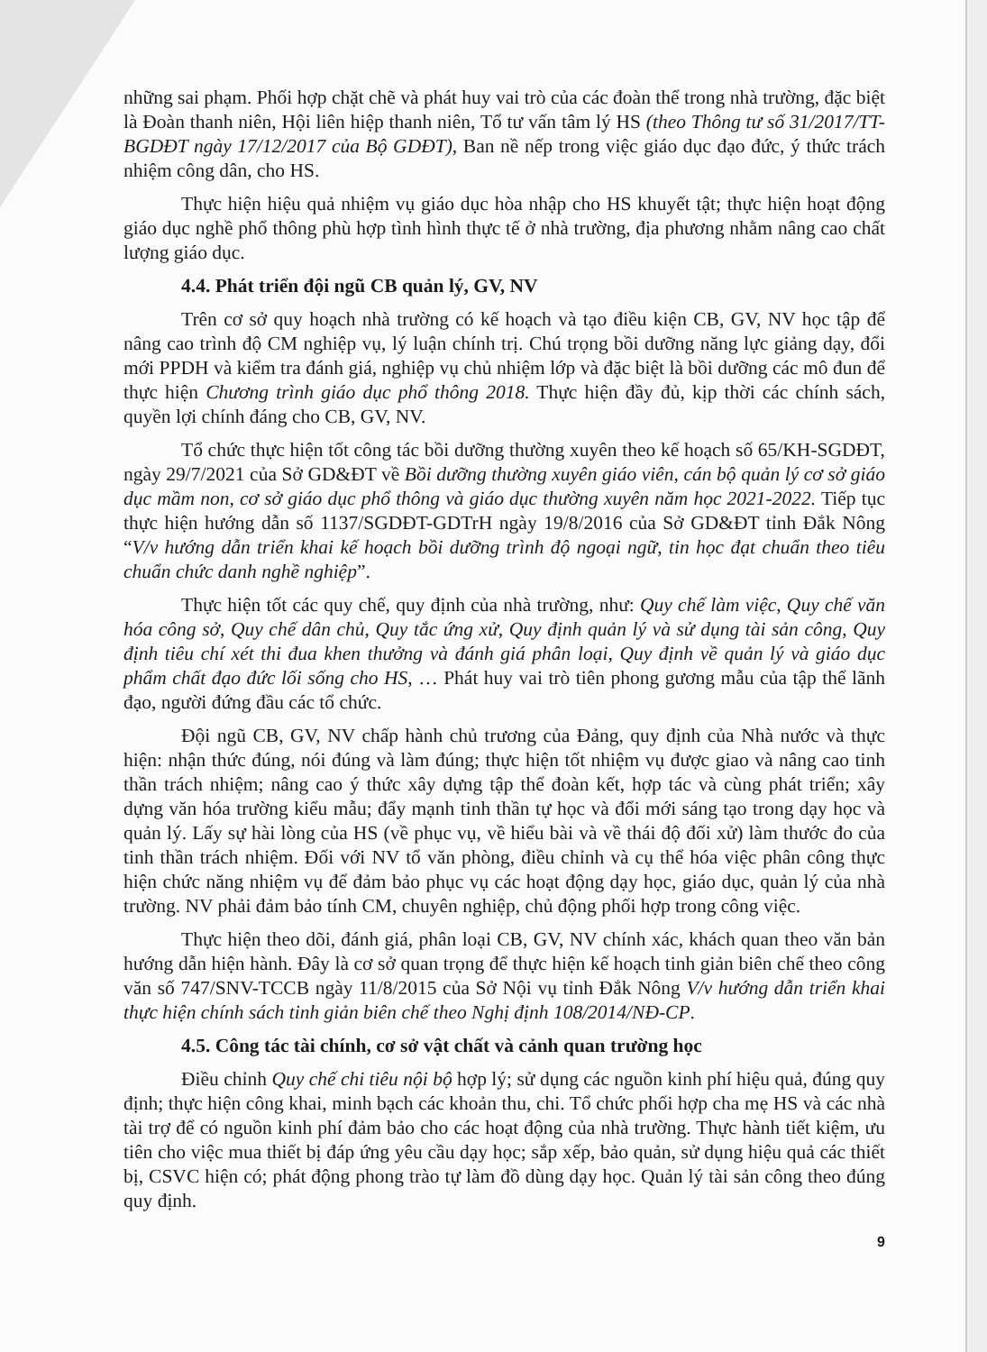những sai phạm. Phối hợp chặt chẽ và phát huy vai trò của các đoàn thể trong nhà trường, đặc biệt là Đoàn thanh niên, Hội liên hiệp thanh niên, Tổ tư vấn tâm lý HS (theo Thông tư số 31/2017/TT-BGDĐT ngày 17/12/2017 của Bộ GDĐT), Ban nề nếp trong việc giáo dục đạo đức, ý thức trách nhiệm công dân, cho HS.
Thực hiện hiệu quả nhiệm vụ giáo dục hòa nhập cho HS khuyết tật; thực hiện hoạt động giáo dục nghề phổ thông phù hợp tình hình thực tế ở nhà trường, địa phương nhằm nâng cao chất lượng giáo dục.
4.4. Phát triển đội ngũ CB quản lý, GV, NV
Trên cơ sở quy hoạch nhà trường có kế hoạch và tạo điều kiện CB, GV, NV học tập để nâng cao trình độ CM nghiệp vụ, lý luận chính trị. Chú trọng bồi dưỡng năng lực giảng dạy, đổi mới PPDH và kiểm tra đánh giá, nghiệp vụ chủ nhiệm lớp và đặc biệt là bồi dưỡng các mô đun để thực hiện Chương trình giáo dục phổ thông 2018. Thực hiện đầy đủ, kịp thời các chính sách, quyền lợi chính đáng cho CB, GV, NV.
Tổ chức thực hiện tốt công tác bồi dưỡng thường xuyên theo kế hoạch số 65/KH-SGDĐT, ngày 29/7/2021 của Sở GD&ĐT về Bồi dưỡng thường xuyên giáo viên, cán bộ quản lý cơ sở giáo dục mầm non, cơ sở giáo dục phổ thông và giáo dục thường xuyên năm học 2021-2022. Tiếp tục thực hiện hướng dẫn số 1137/SGDĐT-GDTrH ngày 19/8/2016 của Sở GD&ĐT tỉnh Đắk Nông “V/v hướng dẫn triển khai kế hoạch bồi dưỡng trình độ ngoại ngữ, tin học đạt chuẩn theo tiêu chuẩn chức danh nghề nghiệp”.
Thực hiện tốt các quy chế, quy định của nhà trường, như: Quy chế làm việc, Quy chế văn hóa công sở, Quy chế dân chủ, Quy tắc ứng xử, Quy định quản lý và sử dụng tài sản công, Quy định tiêu chí xét thi đua khen thưởng và đánh giá phân loại, Quy định về quản lý và giáo dục phẩm chất đạo đức lối sống cho HS, … Phát huy vai trò tiên phong gương mẫu của tập thể lãnh đạo, người đứng đầu các tổ chức.
Đội ngũ CB, GV, NV chấp hành chủ trương của Đảng, quy định của Nhà nước và thực hiện: nhận thức đúng, nói đúng và làm đúng; thực hiện tốt nhiệm vụ được giao và nâng cao tinh thần trách nhiệm; nâng cao ý thức xây dựng tập thể đoàn kết, hợp tác và cùng phát triển; xây dựng văn hóa trường kiểu mẫu; đẩy mạnh tinh thần tự học và đổi mới sáng tạo trong dạy học và quản lý. Lấy sự hài lòng của HS (về phục vụ, về hiểu bài và về thái độ đối xử) làm thước đo của tinh thần trách nhiệm. Đối với NV tổ văn phòng, điều chỉnh và cụ thể hóa việc phân công thực hiện chức năng nhiệm vụ để đảm bảo phục vụ các hoạt động dạy học, giáo dục, quản lý của nhà trường. NV phải đảm bảo tính CM, chuyên nghiệp, chủ động phối hợp trong công việc.
Thực hiện theo dõi, đánh giá, phân loại CB, GV, NV chính xác, khách quan theo văn bản hướng dẫn hiện hành. Đây là cơ sở quan trọng để thực hiện kế hoạch tinh giản biên chế theo công văn số 747/SNV-TCCB ngày 11/8/2015 của Sở Nội vụ tỉnh Đắk Nông V/v hướng dẫn triển khai thực hiện chính sách tinh giản biên chế theo Nghị định 108/2014/NĐ-CP.
4.5. Công tác tài chính, cơ sở vật chất và cảnh quan trường học
Điều chỉnh Quy chế chi tiêu nội bộ hợp lý; sử dụng các nguồn kinh phí hiệu quả, đúng quy định; thực hiện công khai, minh bạch các khoản thu, chi. Tổ chức phối hợp cha mẹ HS và các nhà tài trợ để có nguồn kinh phí đảm bảo cho các hoạt động của nhà trường. Thực hành tiết kiệm, ưu tiên cho việc mua thiết bị đáp ứng yêu cầu dạy học; sắp xếp, bảo quản, sử dụng hiệu quả các thiết bị, CSVC hiện có; phát động phong trào tự làm đồ dùng dạy học. Quản lý tài sản công theo đúng quy định.
9